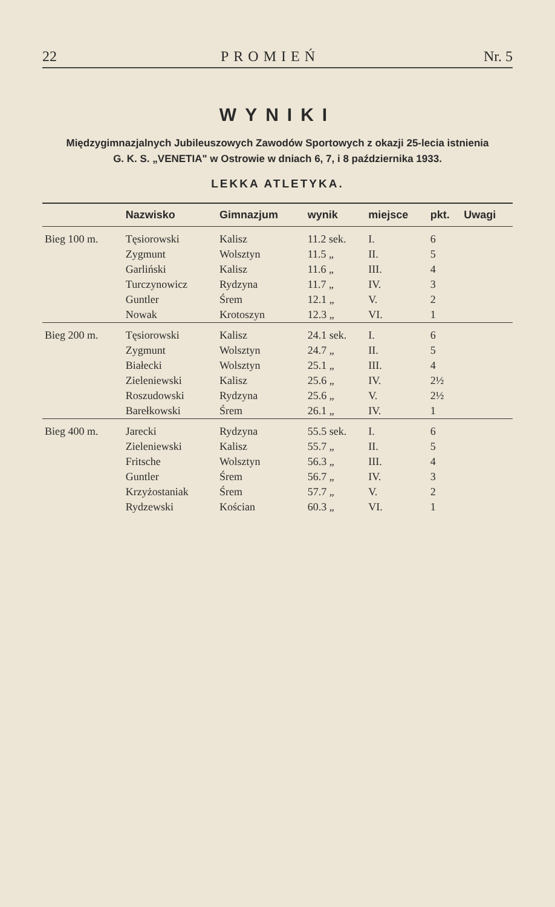22 PROMIEŃ Nr. 5
WYNIKI
Międzygimnazjalnych Jubileuszowych Zawodów Sportowych z okazji 25-lecia istnienia
G. K. S. „VENETIA" w Ostrowie w dniach 6, 7, i 8 października 1933.
LEKKA ATLETYKA.
| | Nazwisko | Gimnazjum | wynik | miejsce | pkt. | Uwagi |
| --- | --- | --- | --- | --- | --- | --- |
| Bieg 100 m. | Tęsiorowski | Kalisz | 11.2 sek. | I. | 6 | |
| | Zygmunt | Wolsztyn | 11.5 „ | II. | 5 | |
| | Garliński | Kalisz | 11.6 „ | III. | 4 | |
| | Turczynowicz | Rydzyna | 11.7 „ | IV. | 3 | |
| | Guntler | Śrem | 12.1 „ | V. | 2 | |
| | Nowak | Krotoszyn | 12.3 „ | VI. | 1 | |
| Bieg 200 m. | Tęsiorowski | Kalisz | 24.1 sek. | I. | 6 | |
| | Zygmunt | Wolsztyn | 24.7 „ | II. | 5 | |
| | Białecki | Wolsztyn | 25.1 „ | III. | 4 | |
| | Zieleniewski | Kalisz | 25.6 „ | IV. | 2½ | |
| | Roszudowski | Rydzyna | 25.6 „ | V. | 2½ | |
| | Barełkowski | Śrem | 26.1 „ | IV. | 1 | |
| Bieg 400 m. | Jarecki | Rydzyna | 55.5 sek. | I. | 6 | |
| | Zieleniewski | Kalisz | 55.7 „ | II. | 5 | |
| | Fritsche | Wolsztyn | 56.3 „ | III. | 4 | |
| | Guntler | Śrem | 56.7 „ | IV. | 3 | |
| | Krzyżostaniak | Śrem | 57.7 „ | V. | 2 | |
| | Rydzewski | Kościan | 60.3 „ | VI. | 1 | |